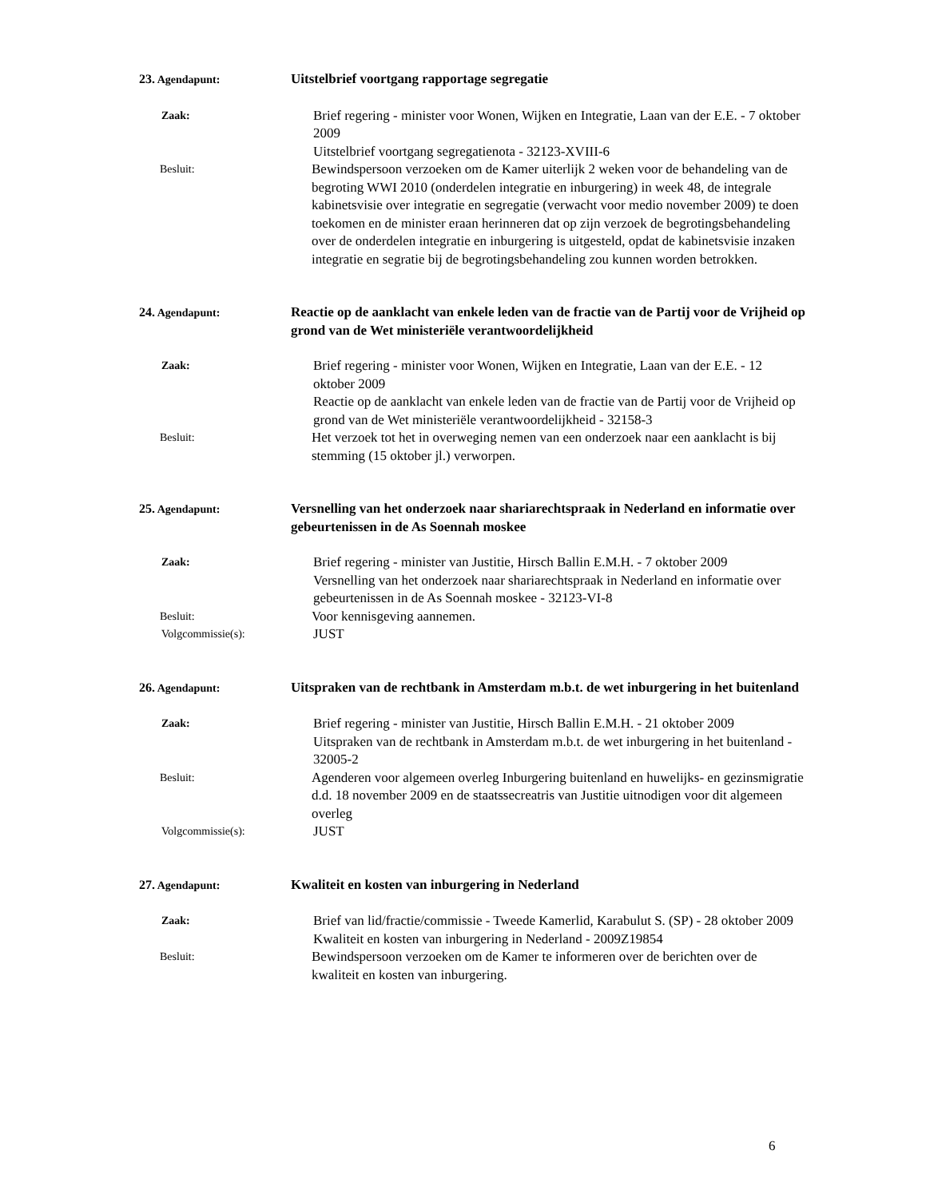23. Agendapunt:
Uitstelbrief voortgang rapportage segregatie
Zaak:
Brief regering - minister voor Wonen, Wijken en Integratie, Laan van der E.E. - 7 oktober 2009
Uitstelbrief voortgang segregatienota - 32123-XVIII-6
Besluit:
Bewindspersoon verzoeken om de Kamer uiterlijk 2 weken voor de behandeling van de begroting WWI 2010 (onderdelen integratie en inburgering) in week 48, de integrale kabinetsvisie over integratie en segregatie (verwacht voor medio november 2009) te doen toekomen en de minister eraan herinneren dat op zijn verzoek de begrotingsbehandeling over de onderdelen integratie en inburgering is uitgesteld, opdat de kabinetsvisie inzaken integratie en segratie bij de begrotingsbehandeling zou kunnen worden betrokken.
24. Agendapunt:
Reactie op de aanklacht van enkele leden van de fractie van de Partij voor de Vrijheid op grond van de Wet ministeriële verantwoordelijkheid
Zaak:
Brief regering - minister voor Wonen, Wijken en Integratie, Laan van der E.E. - 12 oktober 2009
Reactie op de aanklacht van enkele leden van de fractie van de Partij voor de Vrijheid op grond van de Wet ministeriële verantwoordelijkheid - 32158-3
Besluit:
Het verzoek tot het in overweging nemen van een onderzoek naar een aanklacht is bij stemming (15 oktober jl.) verworpen.
25. Agendapunt:
Versnelling van het onderzoek naar shariarechtspraak in Nederland en informatie over gebeurtenissen in de As Soennah moskee
Zaak:
Brief regering - minister van Justitie, Hirsch Ballin E.M.H. - 7 oktober 2009
Versnelling van het onderzoek naar shariarechtspraak in Nederland en informatie over gebeurtenissen in de As Soennah moskee - 32123-VI-8
Besluit:
Voor kennisgeving aannemen.
Volgcommissie(s):
JUST
26. Agendapunt:
Uitspraken van de rechtbank in Amsterdam m.b.t. de wet inburgering in het buitenland
Zaak:
Brief regering - minister van Justitie, Hirsch Ballin E.M.H. - 21 oktober 2009
Uitspraken van de rechtbank in Amsterdam m.b.t. de wet inburgering in het buitenland - 32005-2
Besluit:
Agenderen voor algemeen overleg Inburgering buitenland en huwelijks- en gezinsmigratie d.d. 18 november 2009 en de staatssecreatris van Justitie uitnodigen voor dit algemeen overleg
Volgcommissie(s):
JUST
27. Agendapunt:
Kwaliteit en kosten van inburgering in Nederland
Zaak:
Brief van lid/fractie/commissie - Tweede Kamerlid, Karabulut S. (SP) - 28 oktober 2009
Kwaliteit en kosten van inburgering in Nederland - 2009Z19854
Besluit:
Bewindspersoon verzoeken om de Kamer te informeren over de berichten over de kwaliteit en kosten van inburgering.
6